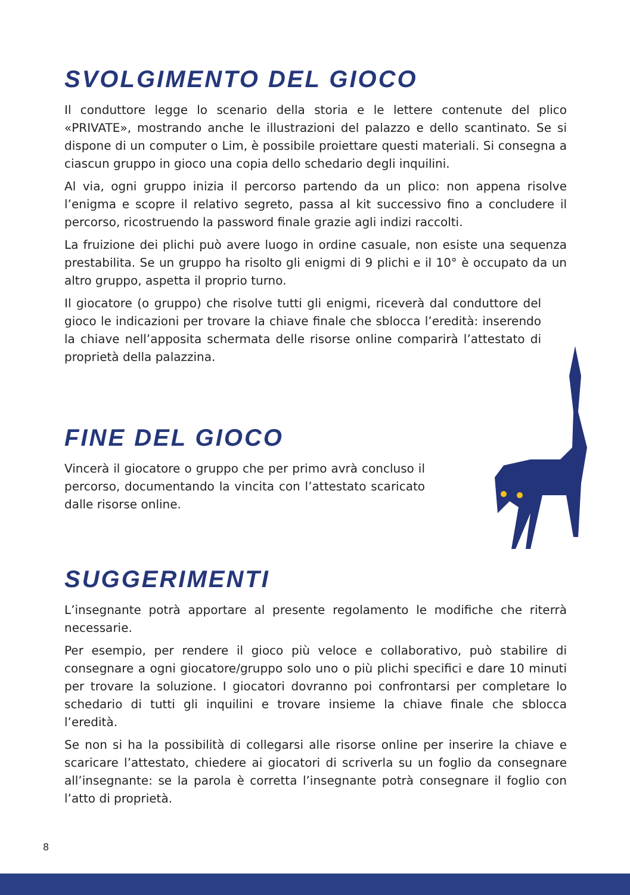SVOLGIMENTO DEL GIOCO
Il conduttore legge lo scenario della storia e le lettere contenute del plico «PRIVATE», mostrando anche le illustrazioni del palazzo e dello scantinato. Se si dispone di un computer o Lim, è possibile proiettare questi materiali. Si consegna a ciascun gruppo in gioco una copia dello schedario degli inquilini.
Al via, ogni gruppo inizia il percorso partendo da un plico: non appena risolve l’enigma e scopre il relativo segreto, passa al kit successivo fino a concludere il percorso, ricostruendo la password finale grazie agli indizi raccolti.
La fruizione dei plichi può avere luogo in ordine casuale, non esiste una sequenza prestabilita. Se un gruppo ha risolto gli enigmi di 9 plichi e il 10° è occupato da un altro gruppo, aspetta il proprio turno.
Il giocatore (o gruppo) che risolve tutti gli enigmi, riceverà dal conduttore del gioco le indicazioni per trovare la chiave finale che sblocca l’eredità: inserendo la chiave nell’apposita schermata delle risorse online comparirà l’attestato di proprietà della palazzina.
FINE DEL GIOCO
Vincerà il giocatore o gruppo che per primo avrà concluso il percorso, documentando la vincita con l’attestato scaricato dalle risorse online.
SUGGERIMENTI
L’insegnante potrà apportare al presente regolamento le modifiche che riterrà necessarie.
Per esempio, per rendere il gioco più veloce e collaborativo, può stabilire di consegnare a ogni giocatore/gruppo solo uno o più plichi specifici e dare 10 minuti per trovare la soluzione. I giocatori dovranno poi confrontarsi per completare lo schedario di tutti gli inquilini e trovare insieme la chiave finale che sblocca l’eredità.
Se non si ha la possibilità di collegarsi alle risorse online per inserire la chiave e scaricare l’attestato, chiedere ai giocatori di scriverla su un foglio da consegnare all’insegnante: se la parola è corretta l’insegnante potrà consegnare il foglio con l’atto di proprietà.
8